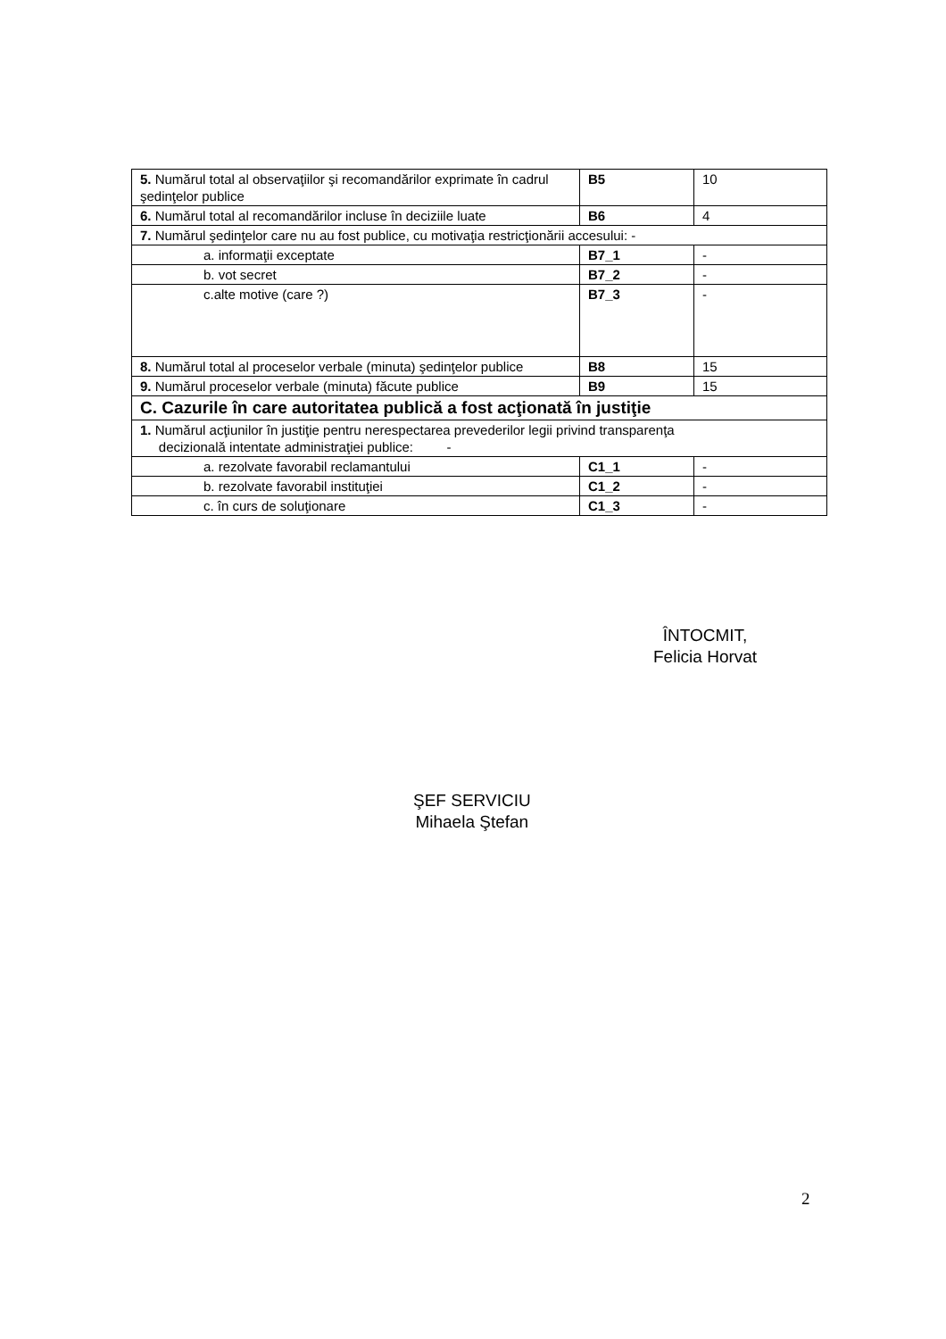| 5. Numărul total al observaţiilor şi recomandărilor exprimate în cadrul şedinţelor publice | B5 | 10 |
| 6. Numărul total al recomandărilor incluse în deciziile luate | B6 | 4 |
| 7. Numărul şedinţelor care nu au fost publice, cu motivaţia restricţionării accesului: - | | |
| a. informaţii exceptate | B7_1 | - |
| b. vot secret | B7_2 | - |
| c.alte motive (care ?) | B7_3 | - |
| 8. Numărul total al proceselor verbale (minuta) şedinţelor publice | B8 | 15 |
| 9. Numărul proceselor verbale (minuta) făcute publice | B9 | 15 |
| C. Cazurile în care autoritatea publică a fost acţionată în justiţie | | |
| 1. Numărul acţiunilor în justiţie pentru nerespectarea prevederilor legii privind transparenţa decizională intentate administraţiei publice: - | | |
| a. rezolvate favorabil reclamantului | C1_1 | - |
| b. rezolvate favorabil instituţiei | C1_2 | - |
| c. în curs de soluţionare | C1_3 | - |
ÎNTOCMIT,
Felicia Horvat
ŞEF SERVICIU
Mihaela Ştefan
2